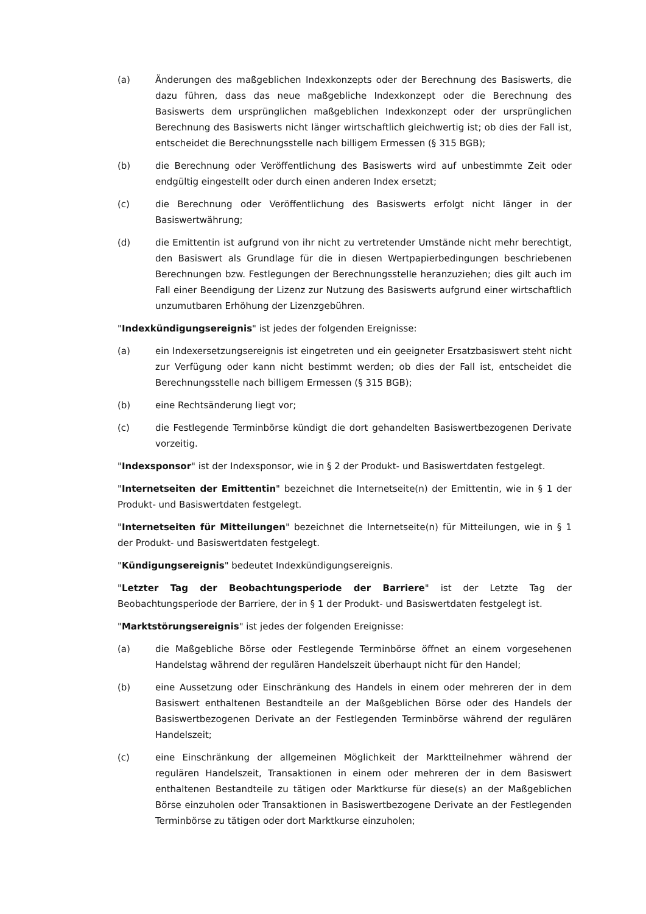(a) Änderungen des maßgeblichen Indexkonzepts oder der Berechnung des Basiswerts, die dazu führen, dass das neue maßgebliche Indexkonzept oder die Berechnung des Basiswerts dem ursprünglichen maßgeblichen Indexkonzept oder der ursprünglichen Berechnung des Basiswerts nicht länger wirtschaftlich gleichwertig ist; ob dies der Fall ist, entscheidet die Berechnungsstelle nach billigem Ermessen (§ 315 BGB);
(b) die Berechnung oder Veröffentlichung des Basiswerts wird auf unbestimmte Zeit oder endgültig eingestellt oder durch einen anderen Index ersetzt;
(c) die Berechnung oder Veröffentlichung des Basiswerts erfolgt nicht länger in der Basiswertwährung;
(d) die Emittentin ist aufgrund von ihr nicht zu vertretender Umstände nicht mehr berechtigt, den Basiswert als Grundlage für die in diesen Wertpapierbedingungen beschriebenen Berechnungen bzw. Festlegungen der Berechnungsstelle heranzuziehen; dies gilt auch im Fall einer Beendigung der Lizenz zur Nutzung des Basiswerts aufgrund einer wirtschaftlich unzumutbaren Erhöhung der Lizenzgebühren.
"Indexkündigungsereignis" ist jedes der folgenden Ereignisse:
(a) ein Indexersetzungsereignis ist eingetreten und ein geeigneter Ersatzbasiswert steht nicht zur Verfügung oder kann nicht bestimmt werden; ob dies der Fall ist, entscheidet die Berechnungsstelle nach billigem Ermessen (§ 315 BGB);
(b) eine Rechtsänderung liegt vor;
(c) die Festlegende Terminbörse kündigt die dort gehandelten Basiswertbezogenen Derivate vorzeitig.
"Indexsponsor" ist der Indexsponsor, wie in § 2 der Produkt- und Basiswertdaten festgelegt.
"Internetseiten der Emittentin" bezeichnet die Internetseite(n) der Emittentin, wie in § 1 der Produkt- und Basiswertdaten festgelegt.
"Internetseiten für Mitteilungen" bezeichnet die Internetseite(n) für Mitteilungen, wie in § 1 der Produkt- und Basiswertdaten festgelegt.
"Kündigungsereignis" bedeutet Indexkündigungsereignis.
"Letzter Tag der Beobachtungsperiode der Barriere" ist der Letzte Tag der Beobachtungsperiode der Barriere, der in § 1 der Produkt- und Basiswertdaten festgelegt ist.
"Marktstörungsereignis" ist jedes der folgenden Ereignisse:
(a) die Maßgebliche Börse oder Festlegende Terminbörse öffnet an einem vorgesehenen Handelstag während der regulären Handelszeit überhaupt nicht für den Handel;
(b) eine Aussetzung oder Einschränkung des Handels in einem oder mehreren der in dem Basiswert enthaltenen Bestandteile an der Maßgeblichen Börse oder des Handels der Basiswertbezogenen Derivate an der Festlegenden Terminbörse während der regulären Handelszeit;
(c) eine Einschränkung der allgemeinen Möglichkeit der Marktteilnehmer während der regulären Handelszeit, Transaktionen in einem oder mehreren der in dem Basiswert enthaltenen Bestandteile zu tätigen oder Marktkurse für diese(s) an der Maßgeblichen Börse einzuholen oder Transaktionen in Basiswertbezogene Derivate an der Festlegenden Terminbörse zu tätigen oder dort Marktkurse einzuholen;